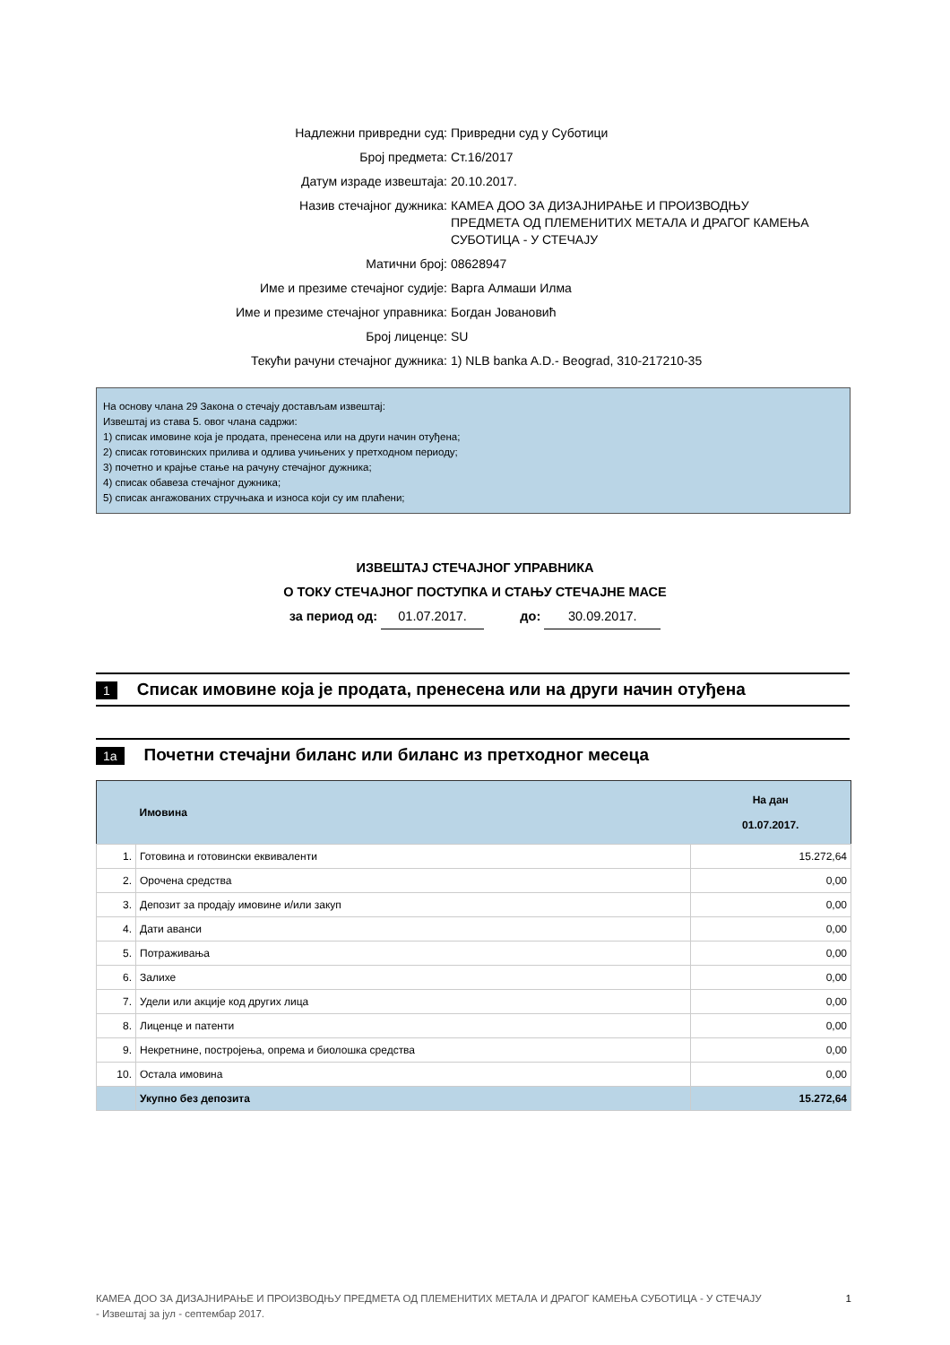| Надлежни привредни суд: | Привредни суд у Суботици |
| Број предмета: | Ст.16/2017 |
| Датум израде извештаја: | 20.10.2017. |
| Назив стечајног дужника: | КАМЕА ДОО ЗА ДИЗАЈНИРАЊЕ И ПРОИЗВОДЊУ ПРЕДМЕТА ОД ПЛЕМЕНИТИХ МЕТАЛА И ДРАГОГ КАМЕЊА СУБОТИЦА - У СТЕЧАЈУ |
| Матични број: | 08628947 |
| Име и презиме стечајног судије: | Варга Алмаши Илма |
| Име и презиме стечајног управника: | Богдан Јовановић |
| Број лиценце: | SU |
| Текући рачуни стечајног дужника: | 1) NLB banka A.D.- Beograd, 310-217210-35 |
На основу члана 29 Закона о стечају достављам извештај:
Извештај из става 5. овог члана садржи:
1) списак имовине која је продата, пренесена или на други начин отуђена;
2) списак готовинских прилива и одлива учињених у претходном периоду;
3) почетно и крајње стање на рачуну стечајног дужника;
4) списак обавеза стечајног дужника;
5) списак ангажованих стручњака и износа који су им плаћени;
ИЗВЕШТАЈ СТЕЧАЈНОГ УПРАВНИКА
О ТОКУ СТЕЧАЈНОГ ПОСТУПКА И СТАЊУ СТЕЧАЈНЕ МАСЕ
за период од: 01.07.2017. до: 30.09.2017.
1 Списак имовине која је продата, пренесена или на други начин отуђена
1a Почетни стечајни биланс или биланс из претходног месеца
| | Имовина | На дан 01.07.2017. |
| --- | --- | --- |
| 1. | Готовина и готовински еквиваленти | 15.272,64 |
| 2. | Орочена средства | 0,00 |
| 3. | Депозит за продају имовине и/или закуп | 0,00 |
| 4. | Дати аванси | 0,00 |
| 5. | Потраживања | 0,00 |
| 6. | Залихе | 0,00 |
| 7. | Удели или акције код других лица | 0,00 |
| 8. | Лиценце и патенти | 0,00 |
| 9. | Некретнине, постројења, опрема и биолошка средства | 0,00 |
| 10. | Остала имовина | 0,00 |
| | Укупно без депозита | 15.272,64 |
1 КАМЕА ДОО ЗА ДИЗАЈНИРАЊЕ И ПРОИЗВОДЊУ ПРЕДМЕТА ОД ПЛЕМЕНИТИХ МЕТАЛА И ДРАГОГ КАМЕЊА СУБОТИЦА - У СТЕЧАЈУ
- Извештај за јул - септембар 2017.